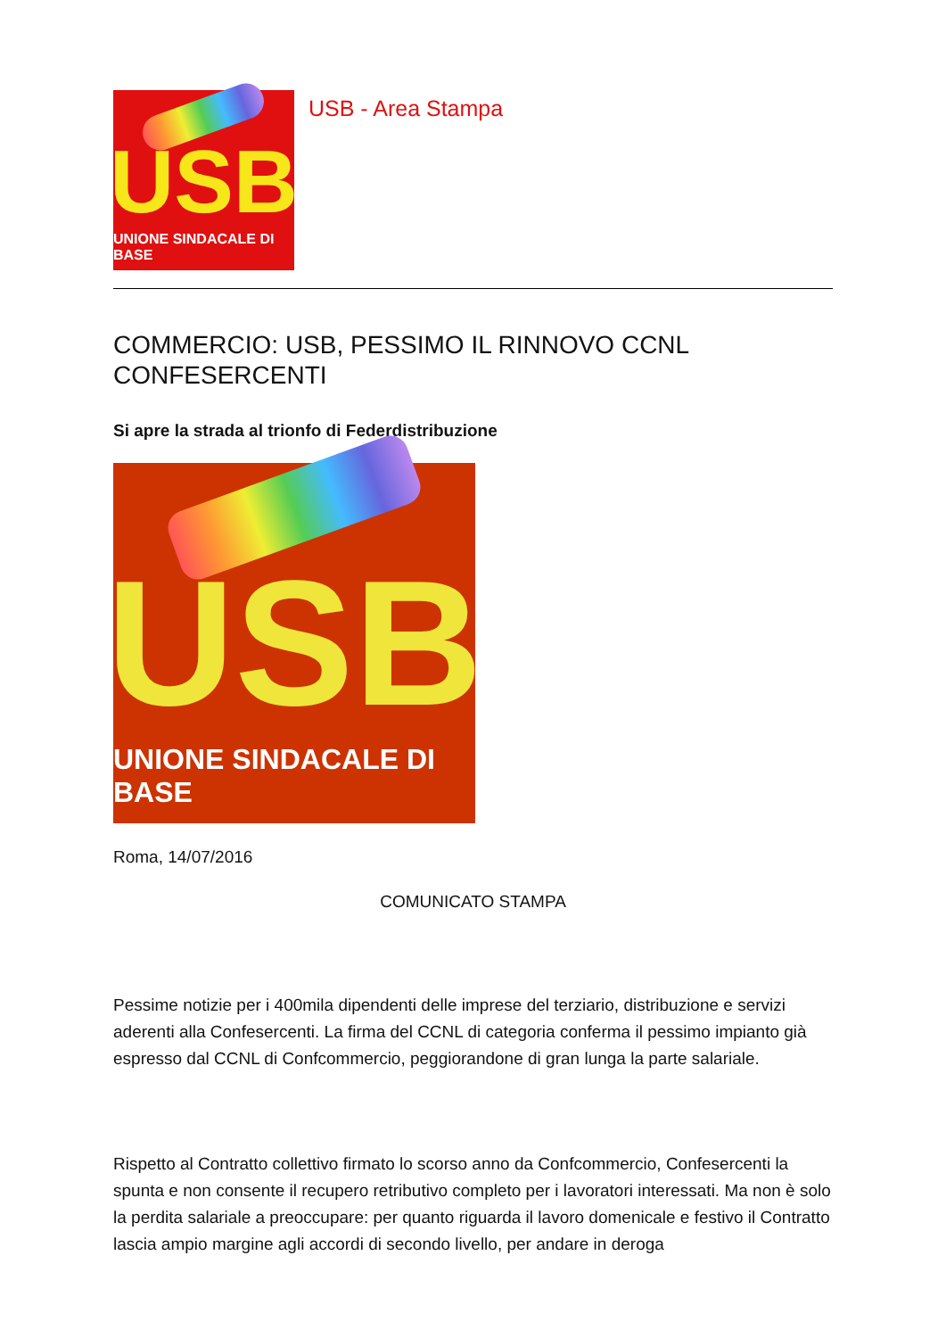USB
UNIONE SINDACALE DI BASE
USB - Area Stampa
COMMERCIO: USB, PESSIMO IL RINNOVO CCNL CONFESERCENTI
Si apre la strada al trionfo di Federdistribuzione
USB
UNIONE SINDACALE DI BASE
Roma, 14/07/2016
COMUNICATO STAMPA
Pessime notizie per i 400mila dipendenti delle imprese del terziario, distribuzione e servizi aderenti alla Confesercenti. La firma del CCNL di categoria conferma il pessimo impianto già espresso dal CCNL di Confcommercio, peggiorandone di gran lunga la parte salariale.
Rispetto al Contratto collettivo firmato lo scorso anno da Confcommercio, Confesercenti la spunta e non consente il recupero retributivo completo per i lavoratori interessati. Ma non è solo la perdita salariale a preoccupare: per quanto riguarda il lavoro domenicale e festivo il Contratto lascia ampio margine agli accordi di secondo livello, per andare in deroga